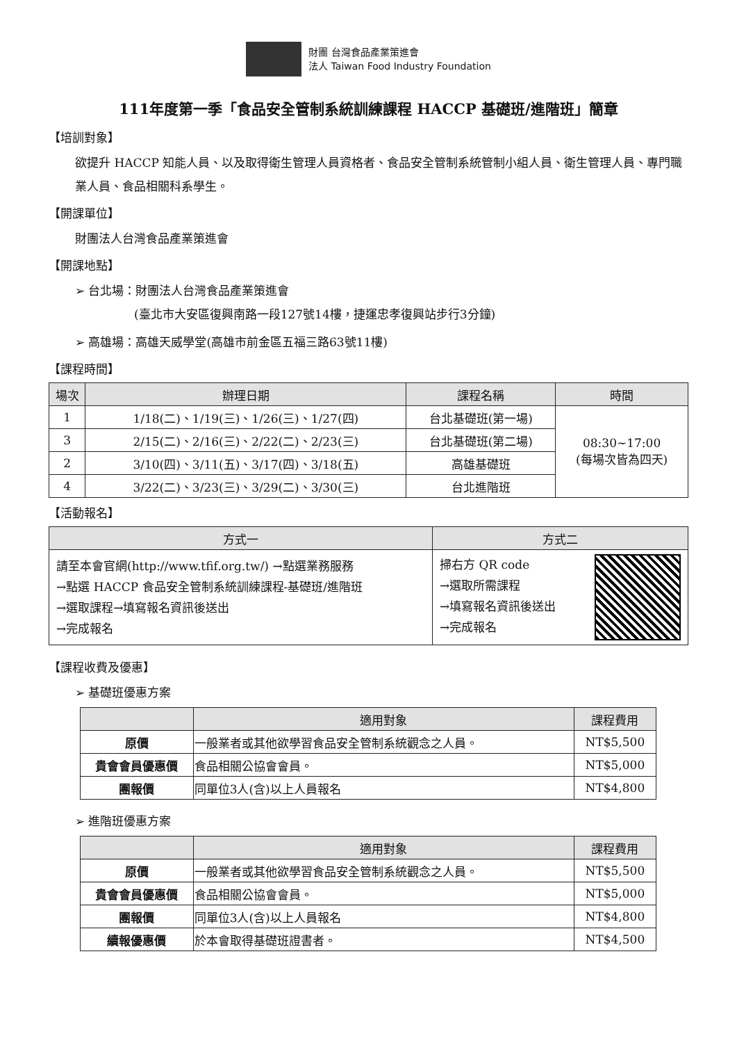財團 台灣食品產業策進會
法人 Taiwan Food Industry Foundation
111年度第一季「食品安全管制系統訓練課程 HACCP 基礎班/進階班」簡章
【培訓對象】
欲提升 HACCP 知能人員、以及取得衛生管理人員資格者、食品安全管制系統管制小組人員、衛生管理人員、專門職業人員、食品相關科系學生。
【開課單位】
財團法人台灣食品產業策進會
【開課地點】
➢ 台北場：財團法人台灣食品產業策進會
     (臺北市大安區復興南路一段127號14樓，捷運忠孝復興站步行3分鐘)
➢ 高雄場：高雄天威學堂(高雄市前金區五福三路63號11樓)
【課程時間】
| 場次 | 辦理日期 | 課程名稱 | 時間 |
| --- | --- | --- | --- |
| 1 | 1/18(二)、1/19(三)、1/26(三)、1/27(四) | 台北基礎班(第一場) | 08:30~17:00 (每場次皆為四天) |
| 3 | 2/15(二)、2/16(三)、2/22(二)、2/23(三) | 台北基礎班(第二場) | |
| 2 | 3/10(四)、3/11(五)、3/17(四)、3/18(五) | 高雄基礎班 | |
| 4 | 3/22(二)、3/23(三)、3/29(二)、3/30(三) | 台北進階班 | |
【活動報名】
| 方式一 | 方式二 |
| --- | --- |
| 請至本會官網(http://www.tfif.org.tw/) →點選業務服務 →點選 HACCP 食品安全管制系統訓練課程-基礎班/進階班 →選取課程→填寫報名資訊後送出 →完成報名 | 掃右方 QR code →選取所需課程 →填寫報名資訊後送出 →完成報名 |
【課程收費及優惠】
➢ 基礎班優惠方案
| | 適用對象 | 課程費用 |
| --- | --- | --- |
| 原價 | 一般業者或其他欲學習食品安全管制系統觀念之人員。 | NT$5,500 |
| 貴會會員優惠價 | 食品相關公協會會員。 | NT$5,000 |
| 團報價 | 同單位3人(含)以上人員報名 | NT$4,800 |
➢ 進階班優惠方案
| | 適用對象 | 課程費用 |
| --- | --- | --- |
| 原價 | 一般業者或其他欲學習食品安全管制系統觀念之人員。 | NT$5,500 |
| 貴會會員優惠價 | 食品相關公協會會員。 | NT$5,000 |
| 團報價 | 同單位3人(含)以上人員報名 | NT$4,800 |
| 續報優惠價 | 於本會取得基礎班證書者。 | NT$4,500 |